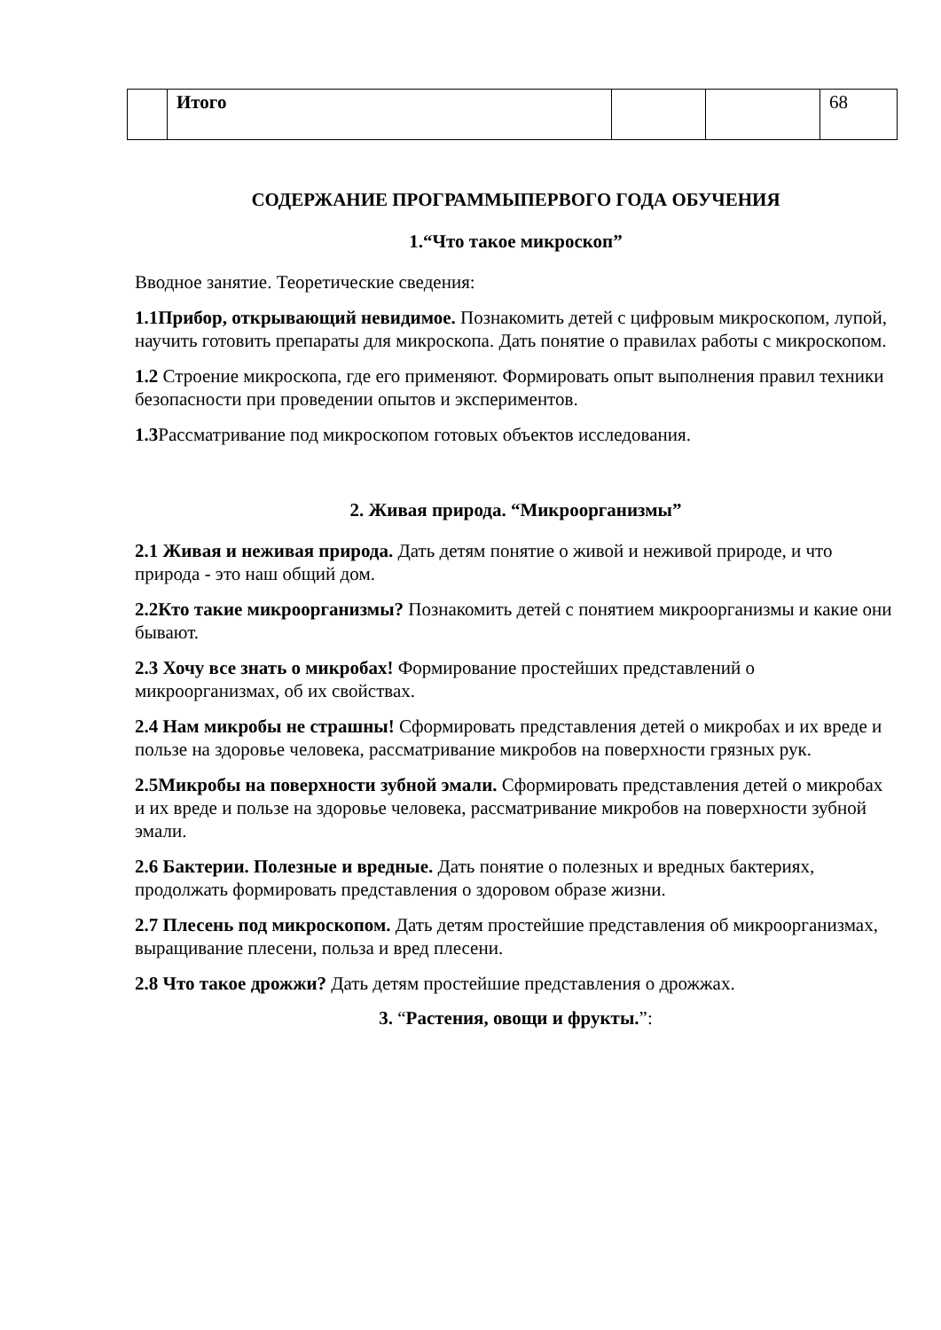| | Итого | | | 68 |
СОДЕРЖАНИЕ ПРОГРАММЫПЕРВОГО ГОДА ОБУЧЕНИЯ
1.“Что такое микроскоп”
Вводное занятие. Теоретические сведения:
1.1Прибор, открывающий невидимое. Познакомить детей с цифровым микроскопом, лупой, научить готовить препараты для микроскопа. Дать понятие о правилах работы с микроскопом.
1.2 Строение микроскопа, где его применяют. Формировать опыт выполнения правил техники безопасности при проведении опытов и экспериментов.
1.3 Рассматривание под микроскопом готовых объектов исследования.
2. Живая природа. “Микроорганизмы”
2.1 Живая и неживая природа. Дать детям понятие о живой и неживой природе, и что природа - это наш общий дом.
2.2Кто такие микроорганизмы? Познакомить детей с понятием микроорганизмы и какие они бывают.
2.3 Хочу все знать о микробах! Формирование простейших представлений о микроорганизмах, об их свойствах.
2.4 Нам микробы не страшны! Сформировать представления детей о микробах и их вреде и пользе на здоровье человека, рассматривание микробов на поверхности грязных рук.
2.5Микробы на поверхности зубной эмали. Сформировать представления детей о микробах и их вреде и пользе на здоровье человека, рассматривание микробов на поверхности зубной эмали.
2.6 Бактерии. Полезные и вредные. Дать понятие о полезных и вредных бактериях, продолжать формировать представления о здоровом образе жизни.
2.7 Плесень под микроскопом. Дать детям простейшие представления об микроорганизмах, выращивание плесени, польза и вред плесени.
2.8 Что такое дрожжи? Дать детям простейшие представления о дрожжах.
3. “Растения, овощи и фрукты.”: